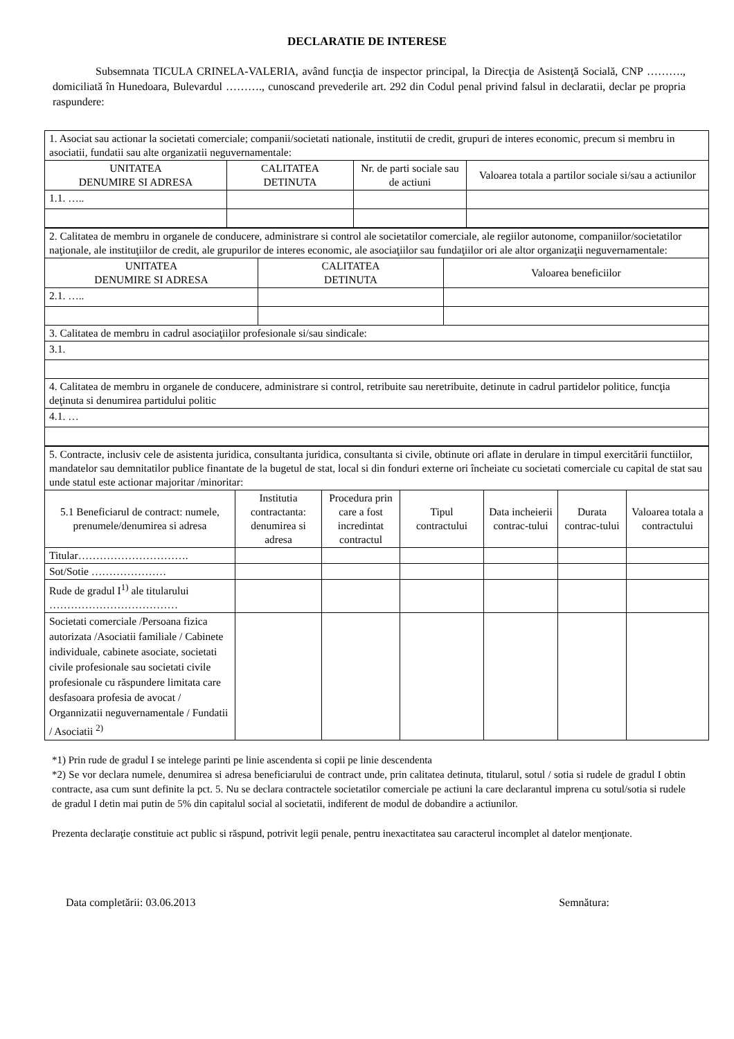DECLARATIE DE INTERESE
Subsemnata TICULA CRINELA-VALERIA, având funcţia de inspector principal, la Direcţia de Asistenţă Socială, CNP ………., domiciliată în Hunedoara, Bulevardul ………., cunoscand prevederile art. 292 din Codul penal privind falsul in declaratii, declar pe propria raspundere:
| 1. Asociat sau actionar la societati comerciale; companii/societati nationale, institutii de credit, grupuri de interes economic, precum si membru in asociatii, fundatii sau alte organizatii neguvernamentale: | | | |
| UNITATEA DENUMIRE SI ADRESA | CALITATEA DETINUTA | Nr. de parti sociale sau de actiuni | Valoarea totala a partilor sociale si/sau a actiunilor |
| 1.1. ….. | | | |
| 2. Calitatea de membru in organele de conducere, administrare si control ale societatilor comerciale, ale regiilor autonome, companiilor/societatilor naţionale, ale instituţiilor de credit, ale grupurilor de interes economic, ale asociaţiilor sau fundaţiilor ori ale altor organizaţii neguvernamentale: | | |
| UNITATEA DENUMIRE SI ADRESA | CALITATEA DETINUTA | Valoarea beneficiilor |
| 2.1. ….. | | |
| 3. Calitatea de membru in cadrul asociaţiilor profesionale si/sau sindicale: | | |
| 3.1. | | |
| 4. Calitatea de membru in organele de conducere, administrare si control, retribuite sau neretribuite, detinute in cadrul partidelor politice, funcţia deţinuta si denumirea partidului politic | | |
| 4.1. … | | |
| 5. Contracte, inclusiv cele de asistenta juridica, consultanta juridica, consultanta si civile, obtinute ori aflate in derulare in timpul exercitării functiilor, mandatelor sau demnitatilor publice finantate de la bugetul de stat, local si din fonduri externe ori încheiate cu societati comerciale cu capital de stat sau unde statul este actionar majoritar /minoritar: | | | | | | |
| 5.1 Beneficiarul de contract: numele, prenumele/denumirea si adresa | Institutia contractanta: denumirea si adresa | Procedura prin care a fost incredintat contractul | Tipul contractului | Data incheierii contrac-tului | Durata contrac-tului | Valoarea totala a contractului |
| Titular…………………………. | | | | | | |
| Sot/Sotie ………………… | | | | | | |
| Rude de gradul I<sup>1)</sup> ale titularului ……………………………… | | | | | | |
| Societati comerciale /Persoana fizica autorizata /Asociatii familiale / Cabinete individuale, cabinete asociate, societati civile profesionale sau societati civile profesionale cu răspundere limitata care desfasoara profesia de avocat / Organnizatii neguvernamentale / Fundatii / Asociatii <sup>2)</sup> | | | | | | |
*1) Prin rude de gradul I se intelege parinti pe linie ascendenta si copii pe linie descendenta
*2) Se vor declara numele, denumirea si adresa beneficiarului de contract unde, prin calitatea detinuta, titularul, sotul / sotia si rudele de gradul I obtin contracte, asa cum sunt definite la pct. 5. Nu se declara contractele societatilor comerciale pe actiuni la care declarantul imprena cu sotul/sotia si rudele de gradul I detin mai putin de 5% din capitalul social al societatii, indiferent de modul de dobandire a actiunilor.
Prezenta declaraţie constituie act public si răspund, potrivit legii penale, pentru inexactitatea sau caracterul incomplet al datelor menţionate.
Data completării: 03.06.2013 Semnătura: